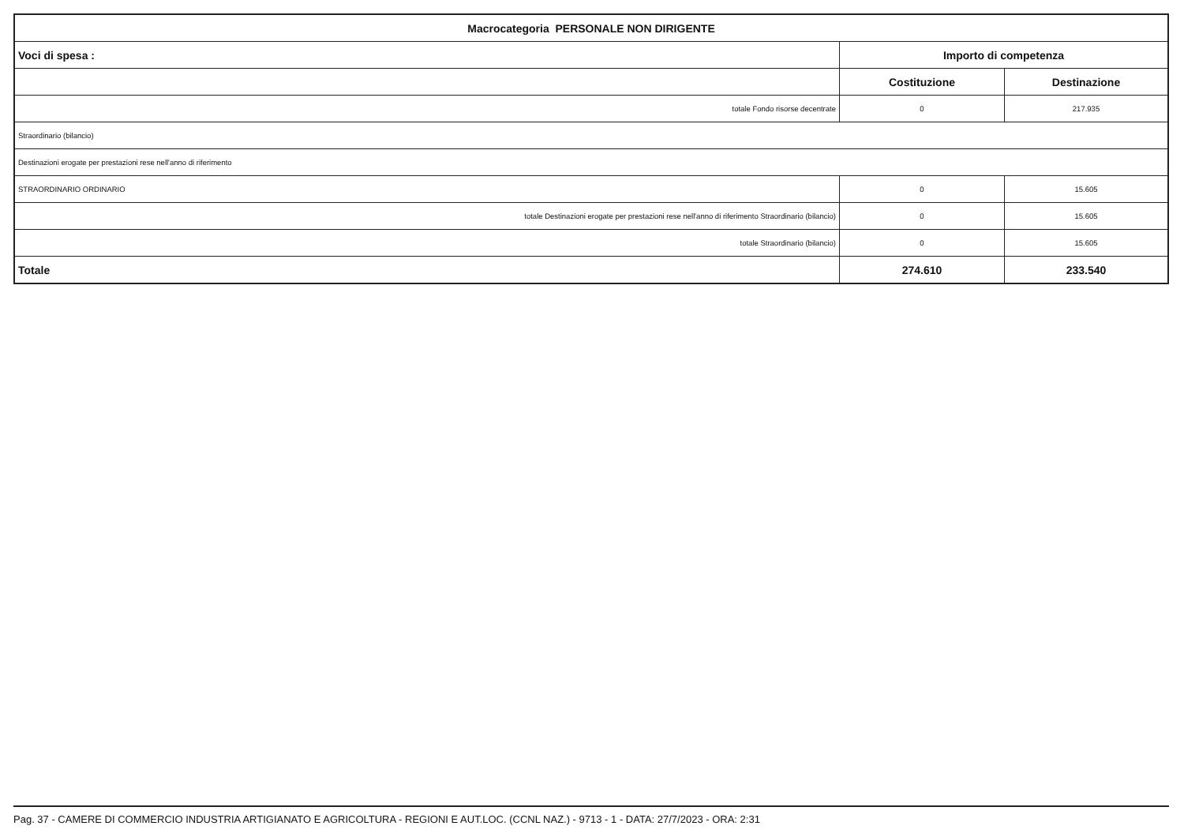| Macrocategoria PERSONALE NON DIRIGENTE | | |
| --- | --- | --- |
| Voci di spesa : | Importo di competenza | |
| | Costituzione | Destinazione |
| totale Fondo risorse decentrate | 0 | 217.935 |
| Straordinario (bilancio) | | |
| Destinazioni erogate per prestazioni rese nell'anno di riferimento | | |
| STRAORDINARIO ORDINARIO | 0 | 15.605 |
| totale Destinazioni erogate per prestazioni rese nell'anno di riferimento Straordinario (bilancio) | 0 | 15.605 |
| totale Straordinario (bilancio) | 0 | 15.605 |
| Totale | 274.610 | 233.540 |
Pag. 37 - CAMERE DI COMMERCIO INDUSTRIA ARTIGIANATO E AGRICOLTURA - REGIONI E AUT.LOC. (CCNL NAZ.) - 9713 - 1 - DATA: 27/7/2023 - ORA: 2:31